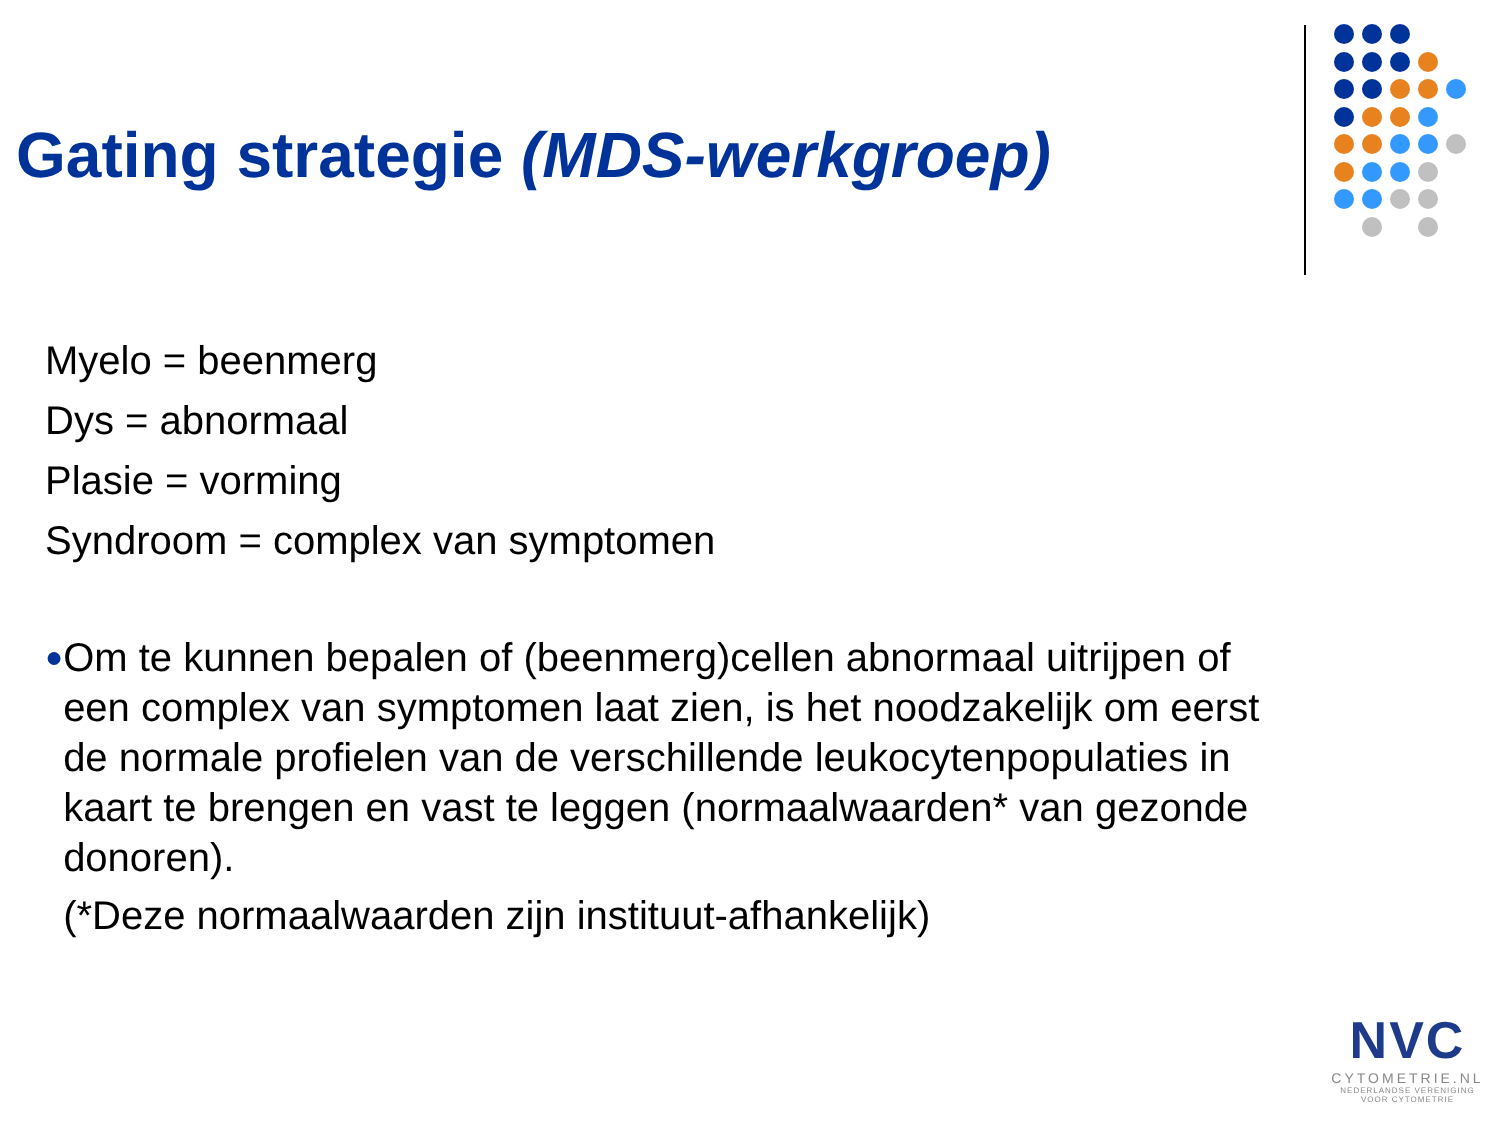Gating strategie (MDS-werkgroep)
Myelo = beenmerg
Dys = abnormaal
Plasie = vorming
Syndroom = complex van symptomen
●
Om te kunnen bepalen of (beenmerg)cellen abnormaal uitrijpen of een complex van symptomen laat zien, is het noodzakelijk om eerst de normale profielen van de verschillende leukocytenpopulaties in kaart te brengen en vast te leggen (normaalwaarden* van gezonde donoren).
(*Deze normaalwaarden zijn instituut-afhankelijk)
NVC
CYTOMETRIE.NL
NEDERLANDSE VERENIGING
VOOR CYTOMETRIE